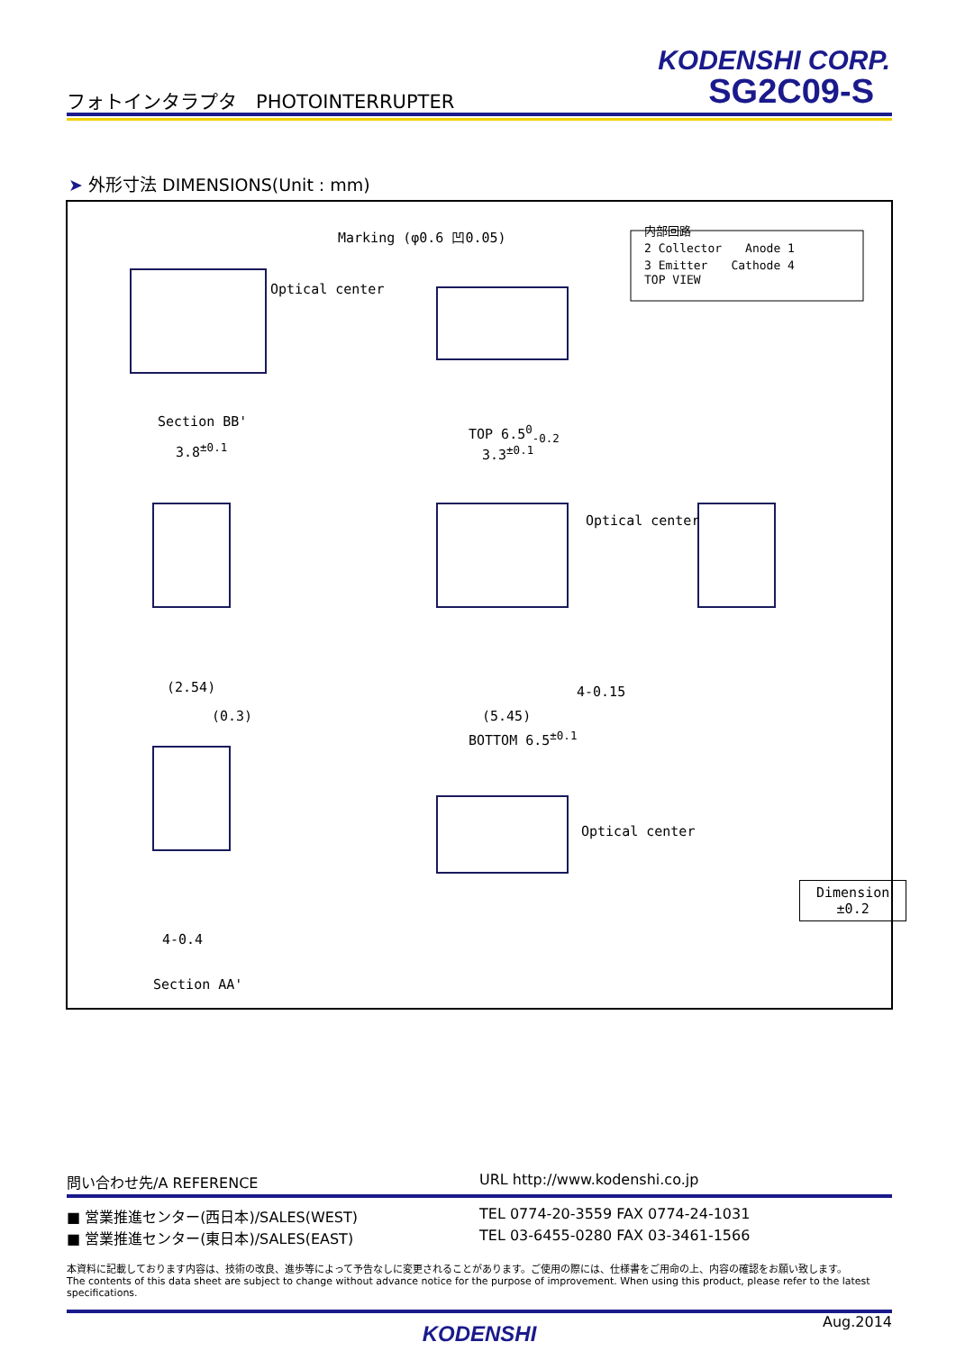KODENSHI CORP.
SG2C09-S
フォトインタラプタ　PHOTOINTERRUPTER
➤ 外形寸法 DIMENSIONS(Unit : mm)
Marking (φ0.6 凹0.05)
Optical center
Section BB'
3.8<sup>±0.1</sup>
TOP 6.5<sup>0</sup><sub>-0.2</sub>
3.3<sup>±0.1</sup>
Optical center
(2.54) 4-0.15
(5.45)
BOTTOM 6.5<sup>±0.1</sup>
(0.3)
Optical center
4-0.4
Section AA'
内部回路
2 Collector　　Anode 1
3 Emitter　　Cathode 4
TOP VIEW
Dimension
±0.2
問い合わせ先/A REFERENCE URL http://www.kodenshi.co.jp
■ 営業推進センター(西日本)/SALES(WEST)
TEL 0774-20-3559 FAX 0774-24-1031
■ 営業推進センター(東日本)/SALES(EAST)
TEL 03-6455-0280 FAX 03-3461-1566
本資料に記載しております内容は、技術の改良、進歩等によって予告なしに変更されることがあります。ご使用の際には、仕様書をご用命の上、内容の確認をお願い致します。
The contents of this data sheet are subject to change without advance notice for the purpose of improvement. When using this product, please refer to the latest specifications.
Aug.2014
KODENSHI